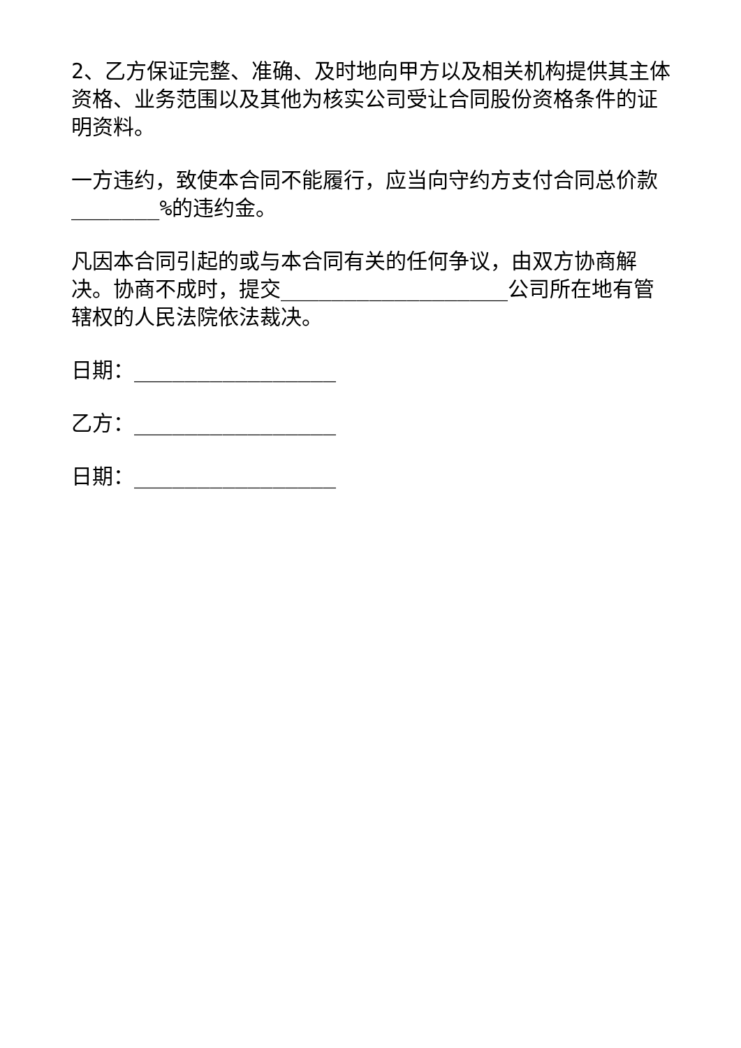2、乙方保证完整、准确、及时地向甲方以及相关机构提供其主体资格、业务范围以及其他为核实公司受让合同股份资格条件的证明资料。
一方违约，致使本合同不能履行，应当向守约方支付合同总价款_______%的违约金。
凡因本合同引起的或与本合同有关的任何争议，由双方协商解决。协商不成时，提交__________________公司所在地有管辖权的人民法院依法裁决。
日期：________________
乙方：________________
日期：________________